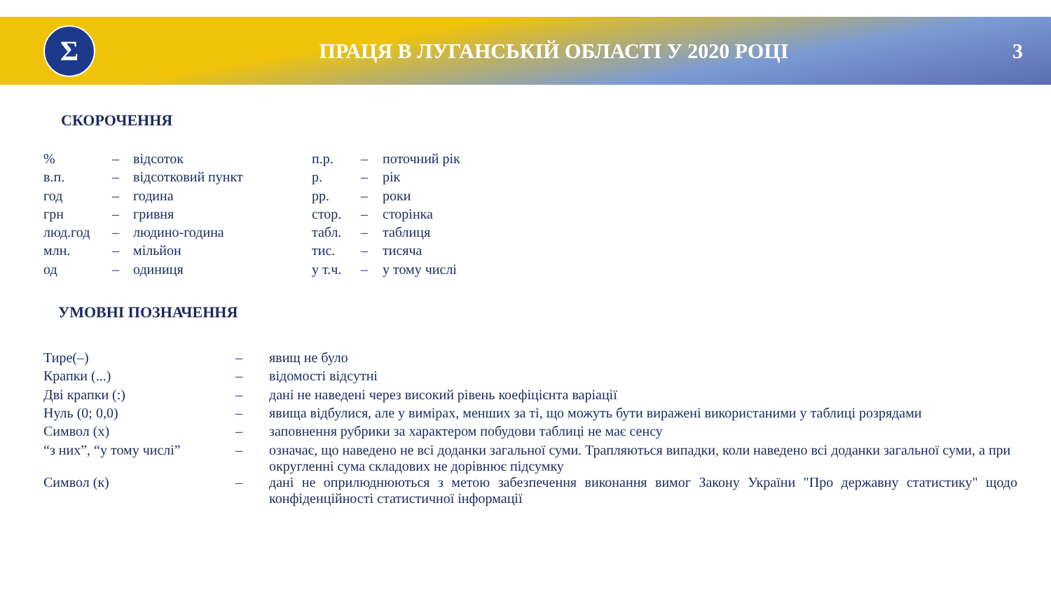Σ
ПРАЦЯ В ЛУГАНСЬКІЙ ОБЛАСТІ У 2020 РОЦІ
3
СКОРОЧЕННЯ
| % | – | відсоток | п.р. | – | поточний рік |
| в.п. | – | відсотковий пункт | р. | – | рік |
| год | – | година | рр. | – | роки |
| грн | – | гривня | стор. | – | сторінка |
| люд.год | – | людино-година | табл. | – | таблиця |
| млн. | – | мільйон | тис. | – | тисяча |
| од | – | одиниця | у т.ч. | – | у тому числі |
УМОВНІ ПОЗНАЧЕННЯ
| Тире(–) | – | явищ не було |
| Крапки (...) | – | відомості відсутні |
| Дві крапки (:) | – | дані не наведені через високий рівень коефіцієнта варіації |
| Нуль (0; 0,0) | – | явища відбулися, але у вимірах, менших за ті, що можуть бути виражені використаними у таблиці розрядами |
| Символ (х) | – | заповнення рубрики за характером побудови таблиці не має сенсу |
| “з них”, “у тому числі” | – | означає, що наведено не всі доданки загальної суми. Трапляються випадки, коли наведено всі доданки загальної суми, а при округленні сума складових не дорівнює підсумку |
| Символ (к) | – | дані не оприлюднюються з метою забезпечення виконання вимог Закону України "Про державну статистику" щодо конфіденційності статистичної інформації |